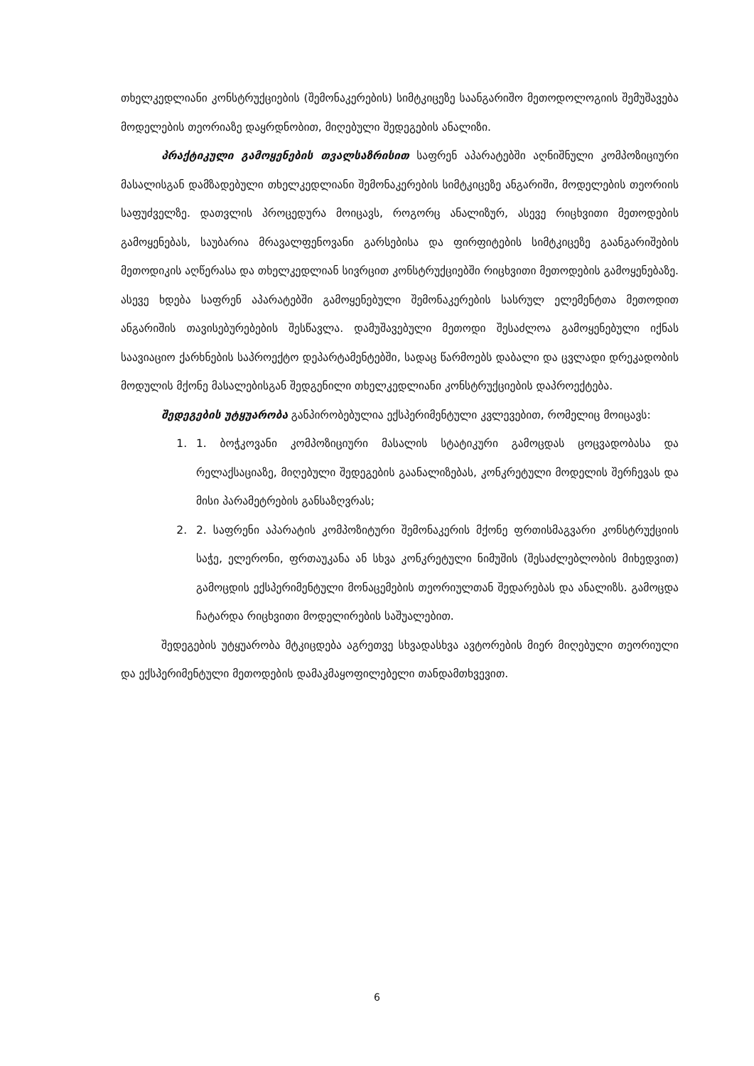თხელკედლიანი კონსტრუქციების (შემონაკერების) სიმტკიცეზე საანგარიშო მეთოდოლოგიის შემუშავება მოდელების თეორიაზე დაყრდნობით, მიღებული შედეგების ანალიზი.
პრაქტიკული გამოყენების თვალსაზრისით საფრენ აპარატებში აღნიშნული კომპოზიციური მასალისგან დამზადებული თხელკედლიანი შემონაკერების სიმტკიცეზე ანგარიში, მოდელების თეორიის საფუძველზე. დათვლის პროცედურა მოიცავს, როგორც ანალიზურ, ასევე რიცხვითი მეთოდების გამოყენებას, საუბარია მრავალფენოვანი გარსებისა და ფირფიტების სიმტკიცეზე გაანგარიშების მეთოდიკის აღწერასა და თხელკედლიან სივრცით კონსტრუქციებში რიცხვითი მეთოდების გამოყენებაზე. ასევე ხდება საფრენ აპარატებში გამოყენებული შემონაკერების სასრულ ელემენტთა მეთოდით ანგარიშის თავისებურებების შესწავლა. დამუშავებული მეთოდი შესაძლოა გამოყენებული იქნას საავიაციო ქარხნების საპროექტო დეპარტამენტებში, სადაც წარმოებს დაბალი და ცვლადი დრეკადობის მოდულის მქონე მასალებისგან შედგენილი თხელკედლიანი კონსტრუქციების დაპროექტება.
შედეგების უტყუარობა განპირობებულია ექსპერიმენტული კვლევებით, რომელიც მოიცავს:
1. 1. ბოჭკოვანი კომპოზიციური მასალის სტატიკური გამოცდას ცოცვადობასა და რელაქსაციაზე, მიღებული შედეგების გაანალიზებას, კონკრეტული მოდელის შერჩევას და მისი პარამეტრების განსაზღვრას;
2. 2. საფრენი აპარატის კომპოზიტური შემონაკერის მქონე ფრთისმაგვარი კონსტრუქციის საჭე, ელერონი, ფრთაუკანა ან სხვა კონკრეტული ნიმუშის (შესაძლებლობის მიხედვით) გამოცდის ექსპერიმენტული მონაცემების თეორიულთან შედარებას და ანალიზს. გამოცდა ჩატარდა რიცხვითი მოდელირების საშუალებით.
შედეგების უტყუარობა მტკიცდება აგრეთვე სხვადასხვა ავტორების მიერ მიღებული თეორიული და ექსპერიმენტული მეთოდების დამაკმაყოფილებელი თანდამთხვევით.
6